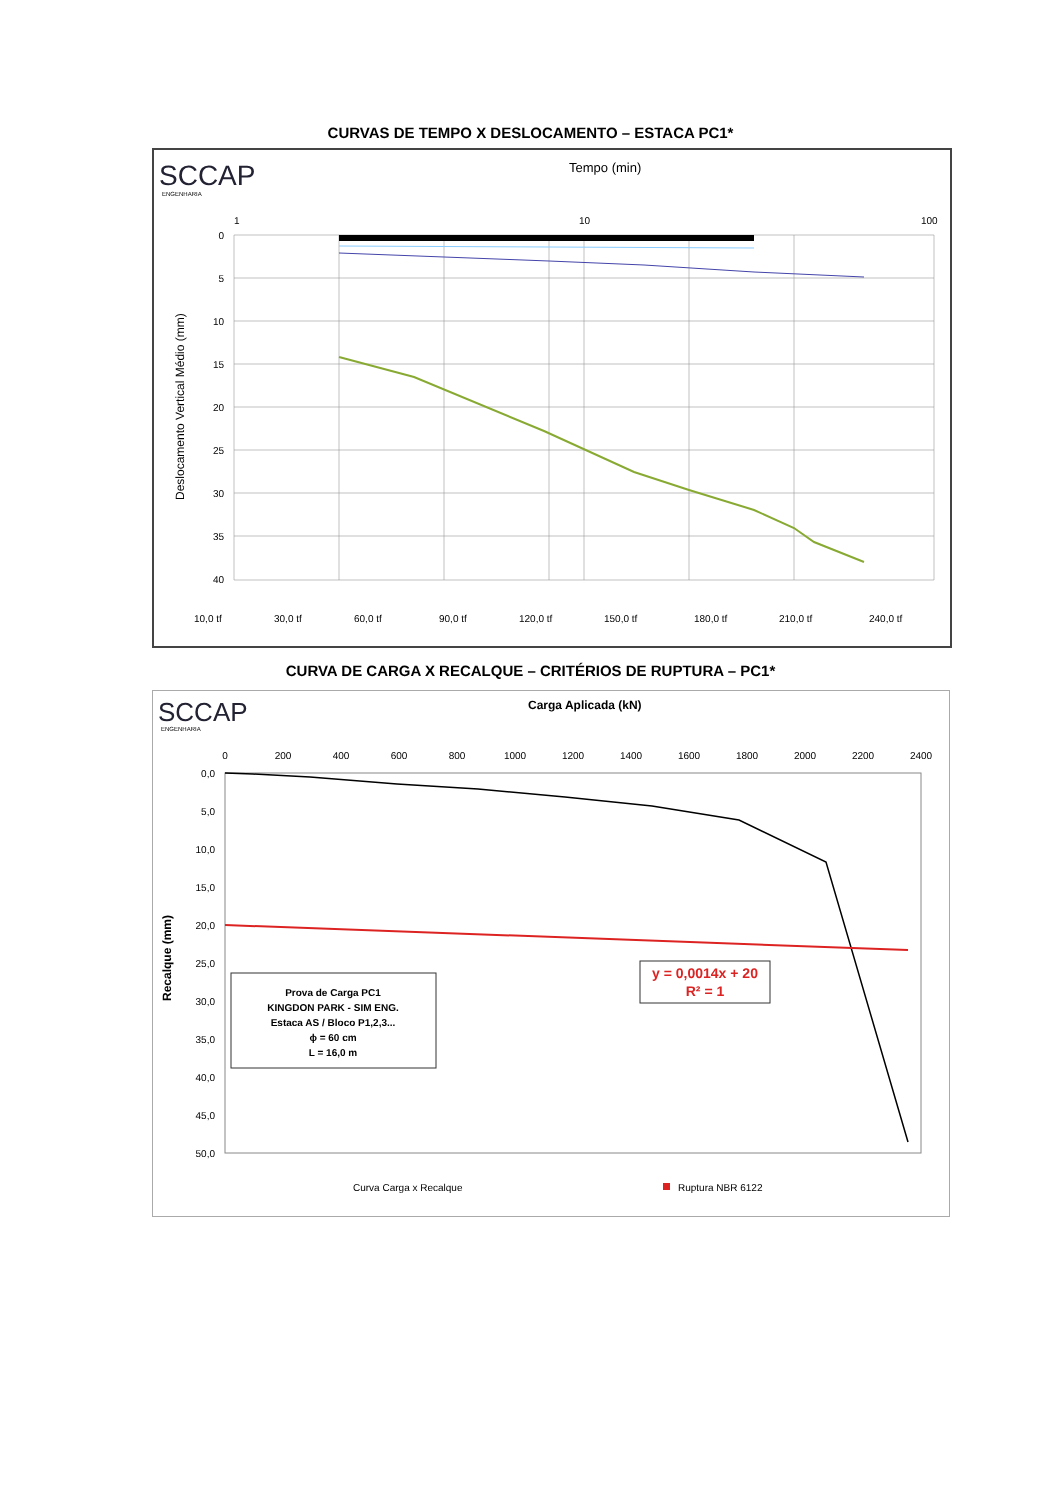CURVAS DE TEMPO X DESLOCAMENTO – ESTACA PC1*
SCCAP
ENGENHARIA
Tempo (min)
1
10
100
0
5
10
15
20
25
30
35
40
Deslocamento Vertical Médio (mm)
10,0 tf
30,0 tf
60,0 tf
90,0 tf
120,0 tf
150,0 tf
180,0 tf
210,0 tf
240,0 tf
CURVA DE CARGA X RECALQUE – CRITÉRIOS DE RUPTURA – PC1*
SCCAP
ENGENHARIA
Carga Aplicada (kN)
0
200
400
600
800
1000
1200
1400
1600
1800
2000
2200
2400
0,0
5,0
10,0
15,0
20,0
25,0
30,0
35,0
40,0
45,0
50,0
Recalque (mm)
Prova de Carga PC1
KINGDON PARK - SIM ENG.
Estaca AS / Bloco P1,2,3...
ϕ = 60 cm
L = 16,0 m
y = 0,0014x + 20
R² = 1
Curva Carga x Recalque
Ruptura NBR 6122